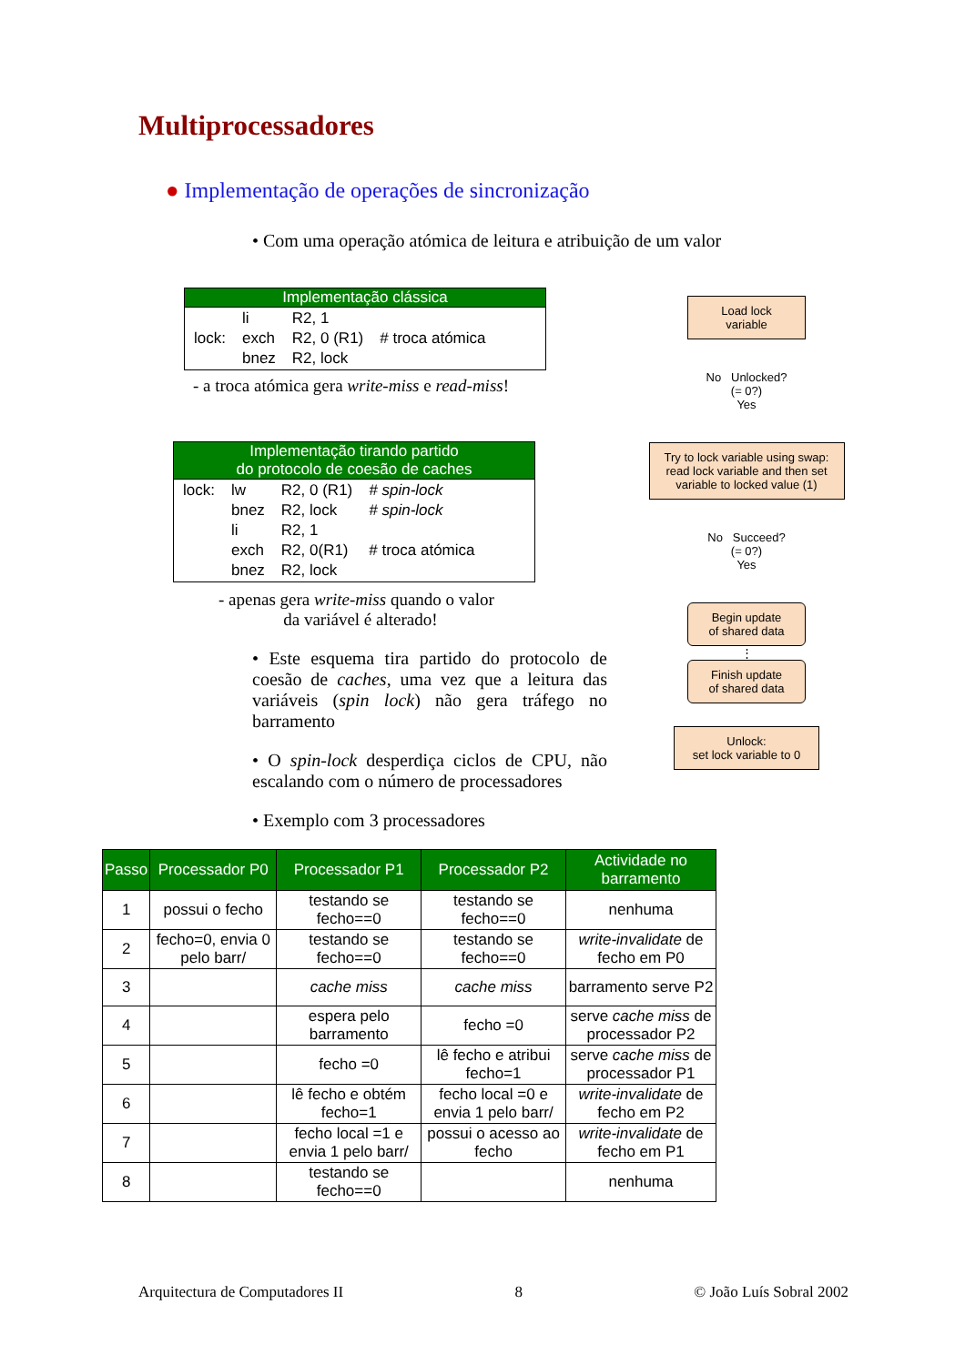Multiprocessadores
● Implementação de operações de sincronização
• Com uma operação atómica de leitura e atribuição de um valor
Implementação clássica
| | li | R2, 1 | |
| lock: | exch | R2, 0 (R1) | # troca atómica |
| | bnez | R2, lock | |
- a troca atómica gera write-miss e read-miss!
Implementação tirando partido
do protocolo de coesão de caches
| lock: | lw | R2, 0 (R1) | # spin-lock |
| | bnez | R2, lock | # spin-lock |
| | li | R2, 1 | |
| | exch | R2, 0(R1) | # troca atómica |
| | bnez | R2, lock | |
- apenas gera write-miss quando o valor
da variável é alterado!
• Este esquema tira partido do protocolo de coesão de caches, uma vez que a leitura das variáveis (spin lock) não gera tráfego no barramento
• O spin-lock desperdiça ciclos de CPU, não escalando com o número de processadores
• Exemplo com 3 processadores
Load lock
variable
No Unlocked?
(= 0?)
Yes
Try to lock variable using swap: read lock variable and then set variable to locked value (1)
No Succeed?
(= 0?)
Yes
Begin update
of shared data
⋮
Finish update
of shared data
Unlock:
set lock variable to 0
| Passo | Processador P0 | Processador P1 | Processador P2 | Actividade no barramento |
| --- | --- | --- | --- | --- |
| 1 | possui o fecho | testando se fecho==0 | testando se fecho==0 | nenhuma |
| 2 | fecho=0, envia 0 pelo barr/ | testando se fecho==0 | testando se fecho==0 | write-invalidate de fecho em P0 |
| 3 | | cache miss | cache miss | barramento serve P2 |
| 4 | | espera pelo barramento | fecho =0 | serve cache miss de processador P2 |
| 5 | | fecho =0 | lê fecho e atribui fecho=1 | serve cache miss de processador P1 |
| 6 | | lê fecho e obtém fecho=1 | fecho local =0 e envia 1 pelo barr/ | write-invalidate de fecho em P2 |
| 7 | | fecho local =1 e envia 1 pelo barr/ | possui o acesso ao fecho | write-invalidate de fecho em P1 |
| 8 | | testando se fecho==0 | | nenhuma |
Arquitectura de Computadores II 8 © João Luís Sobral 2002